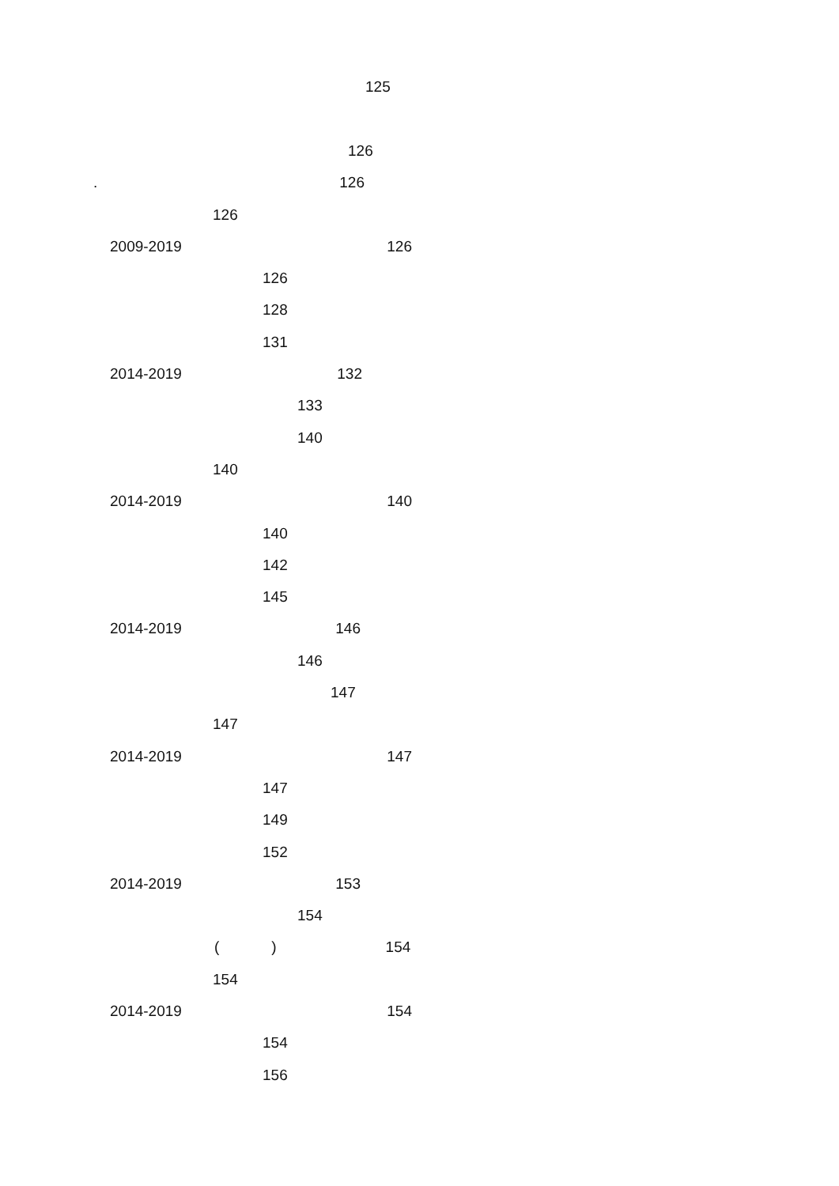125
126
. 126
126
2009-2019 126
126
128
131
2014-2019 132
133
140
140
2014-2019 140
140
142
145
2014-2019 146
146
147
147
2014-2019 147
147
149
152
2014-2019 153
154
( ) 154
154
2014-2019 154
154
156